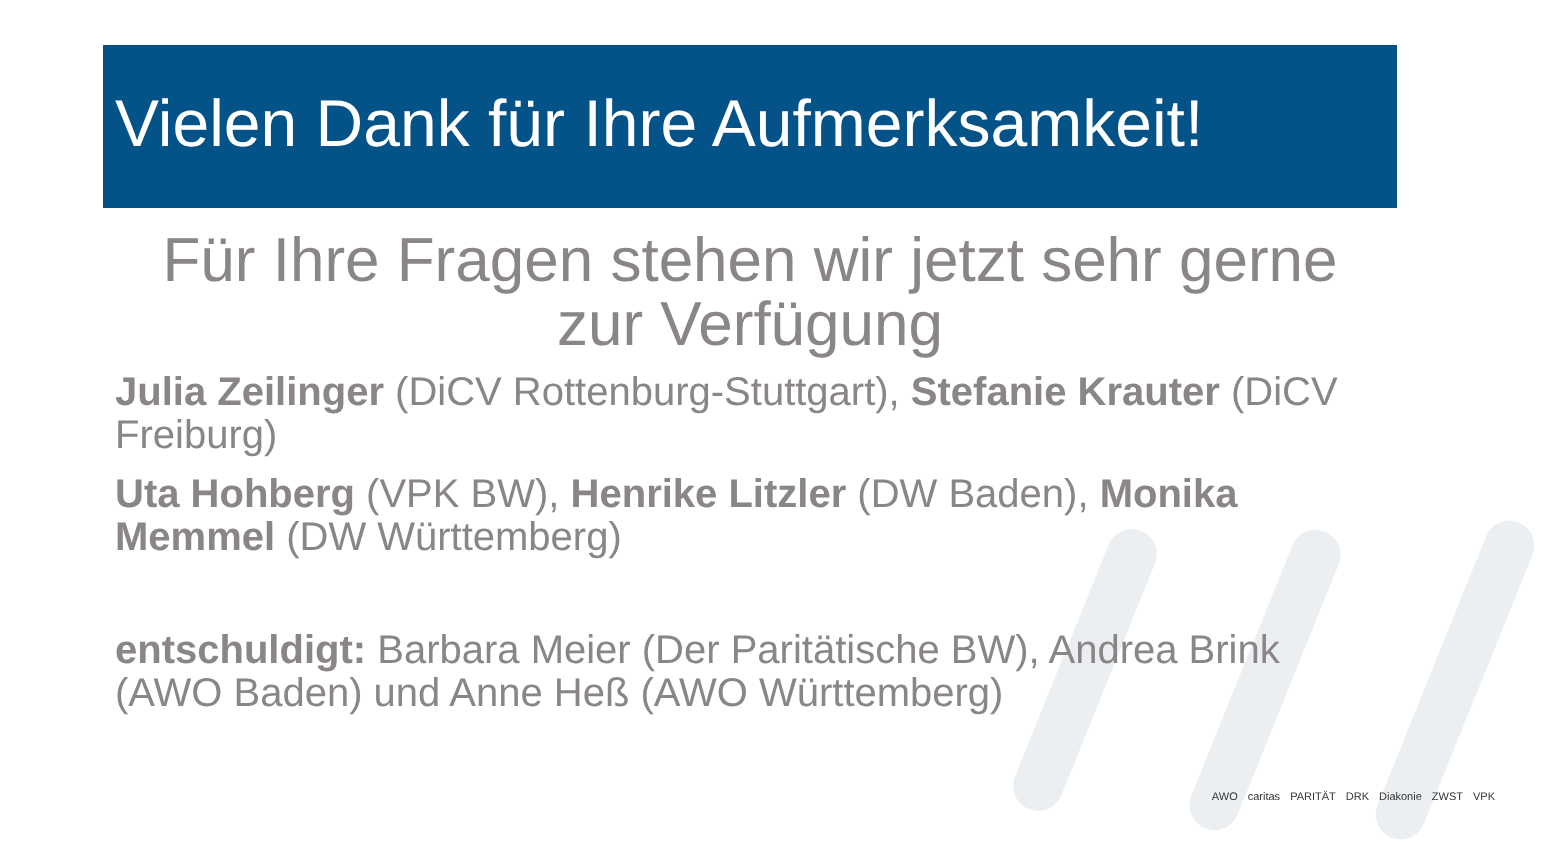Vielen Dank für Ihre Aufmerksamkeit!
Für Ihre Fragen stehen wir jetzt sehr gerne zur Verfügung
Julia Zeilinger (DiCV Rottenburg-Stuttgart), Stefanie Krauter (DiCV Freiburg)
Uta Hohberg (VPK BW), Henrike Litzler (DW Baden), Monika Memmel (DW Württemberg)
entschuldigt: Barbara Meier (Der Paritätische BW), Andrea Brink (AWO Baden) und Anne Heß (AWO Württemberg)
AWO caritas PARITÄT DRK Diakonie ZWST VPK